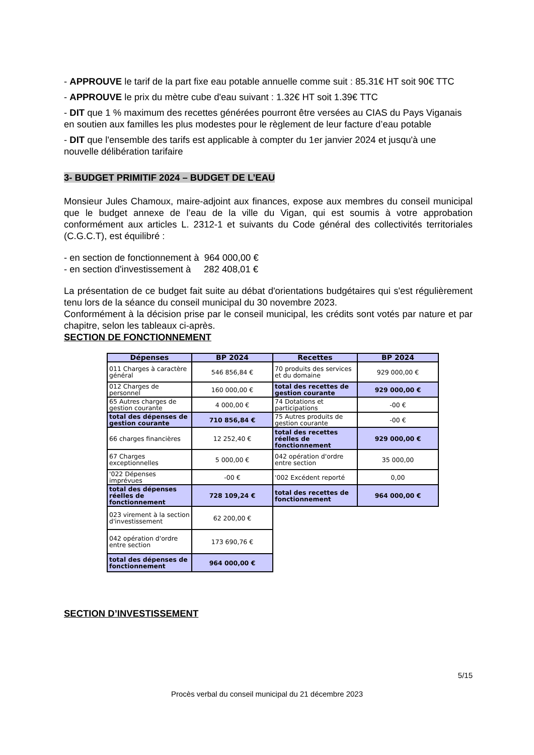- APPROUVE le tarif de la part fixe eau potable annuelle comme suit : 85.31€ HT soit 90€ TTC
- APPROUVE le prix du mètre cube d'eau suivant : 1.32€ HT soit 1.39€ TTC
- DIT que 1 % maximum des recettes générées pourront être versées au CIAS du Pays Viganais en soutien aux familles les plus modestes pour le règlement de leur facture d’eau potable
- DIT que l'ensemble des tarifs est applicable à compter du 1er janvier 2024 et jusqu'à une nouvelle délibération tarifaire
3- BUDGET PRIMITIF 2024 – BUDGET DE L’EAU
Monsieur Jules Chamoux, maire-adjoint aux finances, expose aux membres du conseil municipal que le budget annexe de l’eau de la ville du Vigan, qui est soumis à votre approbation conformément aux articles L. 2312-1 et suivants du Code général des collectivités territoriales (C.G.C.T), est équilibré :
- en section de fonctionnement à 964 000,00 €
- en section d'investissement à 282 408,01 €
La présentation de ce budget fait suite au débat d'orientations budgétaires qui s'est régulièrement tenu lors de la séance du conseil municipal du 30 novembre 2023.
Conformément à la décision prise par le conseil municipal, les crédits sont votés par nature et par chapitre, selon les tableaux ci-après.
SECTION DE FONCTIONNEMENT
| Dépenses | BP 2024 | Recettes | BP 2024 |
| --- | --- | --- | --- |
| 011 Charges à caractère général | 546 856,84 € | 70 produits des services et du domaine | 929 000,00 € |
| 012 Charges de personnel | 160 000,00 € | total des recettes de gestion courante | 929 000,00 € |
| 65 Autres charges de gestion courante | 4 000,00 € | 74 Dotations et participations | -00 € |
| total des dépenses de gestion courante | 710 856,84 € | 75 Autres produits de gestion courante | -00 € |
| 66 charges financières | 12 252,40 € | total des recettes réelles de fonctionnement | 929 000,00 € |
| 67 Charges exceptionnelles | 5 000,00 € | 042 opération d'ordre entre section | 35 000,00 |
| '022 Dépenses imprévues | -00 € | '002 Excédent reporté | 0,00 |
| total des dépenses réelles de fonctionnement | 728 109,24 € | total des recettes de fonctionnement | 964 000,00 € |
| 023 virement à la section d'investissement | 62 200,00 € | | |
| 042 opération d'ordre entre section | 173 690,76 € | | |
| total des dépenses de fonctionnement | 964 000,00 € | | |
SECTION D’INVESTISSEMENT
5/15
Procès verbal du conseil municipal du 21 décembre 2023